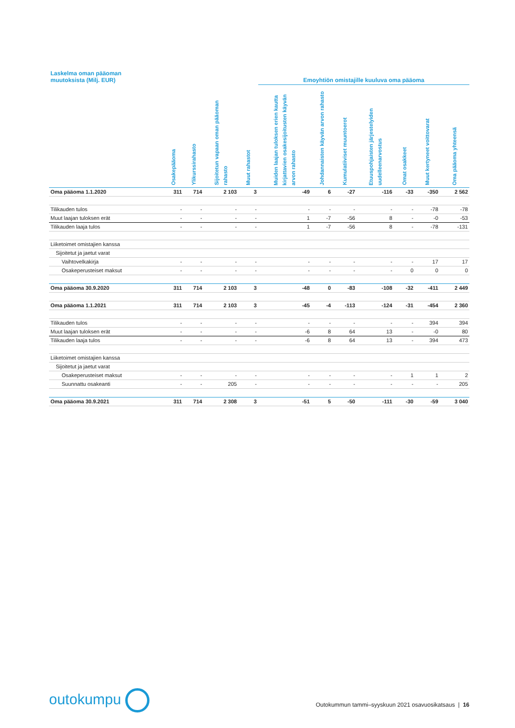| Laskelma oman pääoman muutoksista (Milj. EUR) | | | | | Emoyhtiön omistajille kuuluva oma pääoma | | | | | | |
| --- | --- | --- | --- | --- | --- | --- | --- | --- | --- | --- | --- |
| | Osakepääoma | Ylikurssirahasto | Sijoitetun vapaan oman pääoman rahasto | Muut rahastot | Muiden laajan tuloksen erien kautta kirjattavien osakesijoitusten käyvän arvon rahasto | Johdannaisten käyvän arvon rahasto | Kumulatiiviset muuntoerot | Etuuspohjaisten järjestelyiden uudelleenarvostus | Omat osakkeet | Muut kertyneet voittovarat | Oma pääoma yhteensä |
| Oma pääoma 1.1.2020 | 311 | 714 | 2 103 | 3 | -49 | 6 | -27 | -116 | -33 | -350 | 2 562 |
| Tilikauden tulos | - | - | - | - | - | - | - | - | - | -78 | -78 |
| Muut laajan tuloksen erät | - | - | - | - | 1 | -7 | -56 | 8 | - | -0 | -53 |
| Tilikauden laaja tulos | - | - | - | - | 1 | -7 | -56 | 8 | - | -78 | -131 |
| Liiketoimet omistajien kanssa | | | | | | | | | | | |
| Sijoitetut ja jaetut varat | | | | | | | | | | | |
| Vaihtovelkakirja | - | - | - | - | - | - | - | - | - | 17 | 17 |
| Osakeperusteiset maksut | - | - | - | - | - | - | - | - | 0 | 0 | 0 |
| Oma pääoma 30.9.2020 | 311 | 714 | 2 103 | 3 | -48 | 0 | -83 | -108 | -32 | -411 | 2 449 |
| Oma pääoma 1.1.2021 | 311 | 714 | 2 103 | 3 | -45 | -4 | -113 | -124 | -31 | -454 | 2 360 |
| Tilikauden tulos | - | - | - | - | - | - | - | - | - | 394 | 394 |
| Muut laajan tuloksen erät | - | - | - | - | -6 | 8 | 64 | 13 | - | -0 | 80 |
| Tilikauden laaja tulos | - | - | - | - | -6 | 8 | 64 | 13 | - | 394 | 473 |
| Liiketoimet omistajien kanssa | | | | | | | | | | | |
| Sijoitetut ja jaetut varat | | | | | | | | | | | |
| Osakeperusteiset maksut | - | - | - | - | - | - | - | - | 1 | 1 | 2 |
| Suunnattu osakeanti | - | - | 205 | - | - | - | - | - | - | - | 205 |
| Oma pääoma 30.9.2021 | 311 | 714 | 2 308 | 3 | -51 | 5 | -50 | -111 | -30 | -59 | 3 040 |
outokumpu
Outokummun tammi–syyskuun 2021 osavuosikatsaus | 16